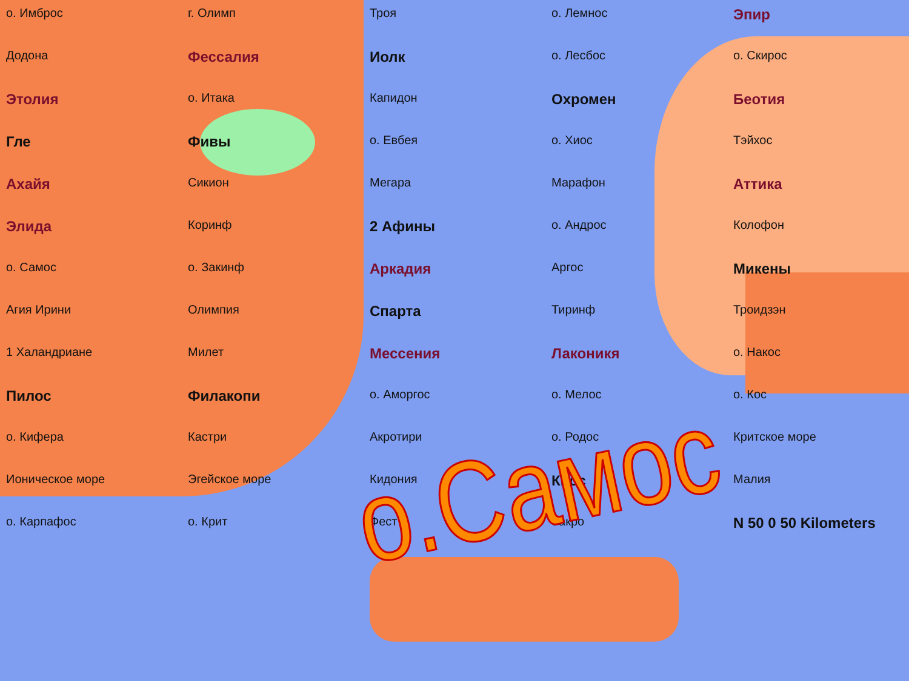о. Имброс
г. Олимп
Троя
о. Лемнос
Эпир
Додона
Фессалия
Иолк
о. Лесбос
о. Скирос
Этолия
о. Итака
Капидон
Охромен
Беотия
Гле
Фивы
о. Евбея
о. Хиос
Тэйхос
Ахайя
Сикион
Мегара
Марафон
Аттика
Элида
Коринф
2 Афины
о. Андрос
Колофон
о. Самос
о. Закинф
Аркадия
Аргос
Микены
Агия Ирини
Олимпия
Спарта
Тиринф
Троидзэн
1 Халандриане
Милет
Мессения
Лаконикя
о. Накос
Пилос
Филакопи
о. Аморгос
о. Мелос
о. Кос
о. Кифера
Кастри
Акротири
о. Родос
Критское море
Ионическое море
Эгейское море
Кидония
Кнос
Малия
о. Карпафос
о. Крит
Фест
Закро
N 50 0 50 Kilometers
о.Самос